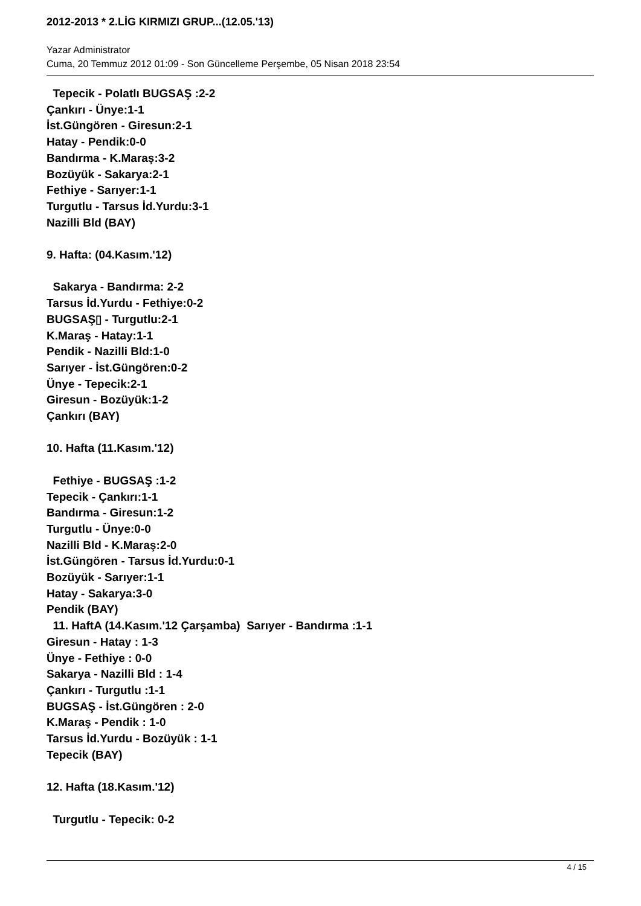2012-2013 * 2.LİG KIRMIZI GRUP...(12.05.'13)
Yazar Administrator
Cuma, 20 Temmuz 2012 01:09 - Son Güncelleme Perşembe, 05 Nisan 2018 23:54
Tepecik - Polatlı BUGSAŞ :2-2
Çankırı - Ünye:1-1
İst.Güngören - Giresun:2-1
Hatay - Pendik:0-0
Bandırma - K.Maraş:3-2
Bozüyük - Sakarya:2-1
Fethiye - Sarıyer:1-1
Turgutlu - Tarsus İd.Yurdu:3-1
Nazilli Bld (BAY)
9. Hafta: (04.Kasım.'12)
Sakarya - Bandırma: 2-2
Tarsus İd.Yurdu - Fethiye:0-2
BUGSAŞ▯ - Turgutlu:2-1
K.Maraş - Hatay:1-1
Pendik - Nazilli Bld:1-0
Sarıyer - İst.Güngören:0-2
Ünye - Tepecik:2-1
Giresun - Bozüyük:1-2
Çankırı (BAY)
10. Hafta (11.Kasım.'12)
Fethiye - BUGSAŞ :1-2
Tepecik - Çankırı:1-1
Bandırma - Giresun:1-2
Turgutlu - Ünye:0-0
Nazilli Bld - K.Maraş:2-0
İst.Güngören - Tarsus İd.Yurdu:0-1
Bozüyük - Sarıyer:1-1
Hatay - Sakarya:3-0
Pendik (BAY)
11. HaftA (14.Kasım.'12 Çarşamba) Sarıyer - Bandırma :1-1
Giresun - Hatay : 1-3
Ünye - Fethiye : 0-0
Sakarya - Nazilli Bld : 1-4
Çankırı - Turgutlu :1-1
BUGSAŞ - İst.Güngören : 2-0
K.Maraş - Pendik : 1-0
Tarsus İd.Yurdu - Bozüyük : 1-1
Tepecik (BAY)
12. Hafta (18.Kasım.'12)
Turgutlu - Tepecik: 0-2
4 / 15